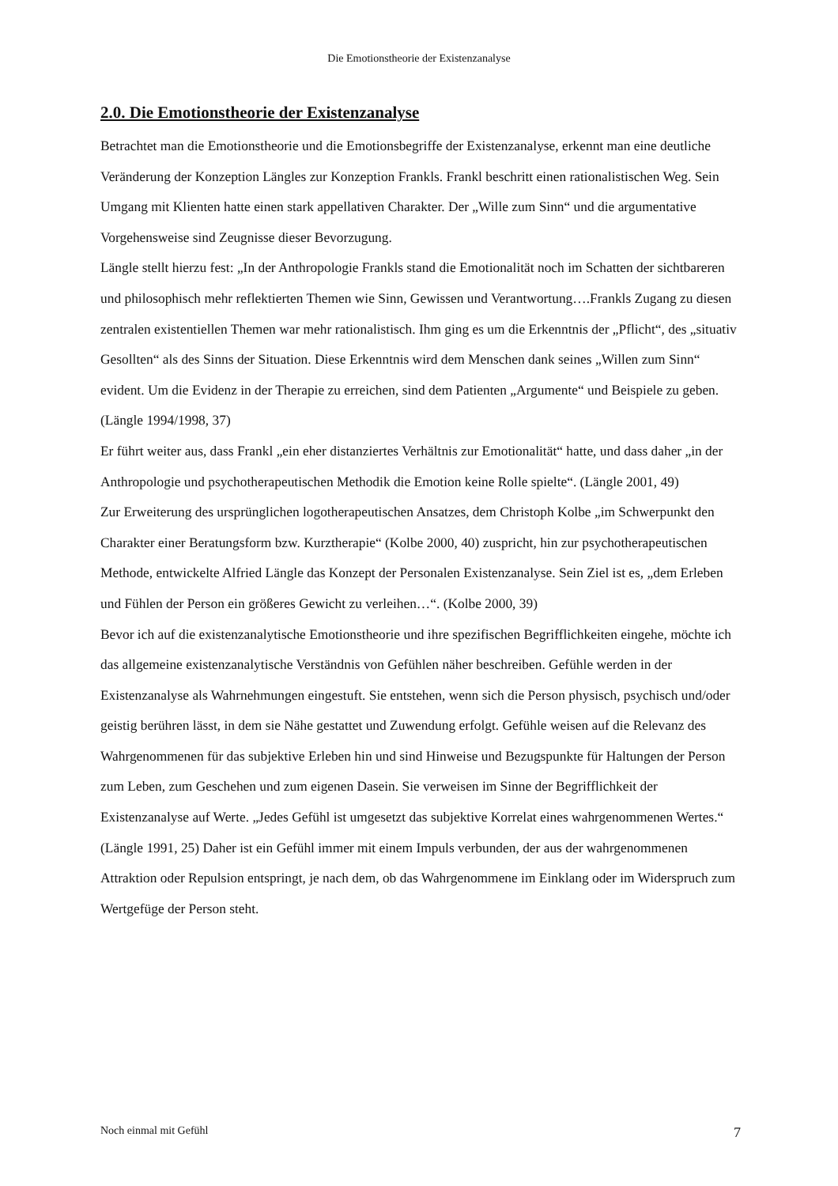Die Emotionstheorie der Existenzanalyse
2.0. Die Emotionstheorie der Existenzanalyse
Betrachtet man die Emotionstheorie und die Emotionsbegriffe der Existenzanalyse, erkennt man eine deutliche Veränderung der Konzeption Längles zur Konzeption Frankls. Frankl beschritt einen rationalistischen Weg. Sein Umgang mit Klienten hatte einen stark appellativen Charakter. Der „Wille zum Sinn“ und die argumentative Vorgehensweise sind Zeugnisse dieser Bevorzugung.
Längle stellt hierzu fest: „In der Anthropologie Frankls stand die Emotionalität noch im Schatten der sichtbareren und philosophisch mehr reflektierten Themen wie Sinn, Gewissen und Verantwortung….Frankls Zugang zu diesen zentralen existentiellen Themen war mehr rationalistisch. Ihm ging es um die Erkenntnis der „Pflicht“, des „situativ Gesollten“ als des Sinns der Situation. Diese Erkenntnis wird dem Menschen dank seines „Willen zum Sinn“ evident. Um die Evidenz in der Therapie zu erreichen, sind dem Patienten „Argumente“ und Beispiele zu geben. (Längle 1994/1998, 37)
Er führt weiter aus, dass Frankl „ein eher distanziertes Verhältnis zur Emotionalität“ hatte, und dass daher „in der Anthropologie und psychotherapeutischen Methodik die Emotion keine Rolle spielte“. (Längle 2001, 49)
Zur Erweiterung des ursprünglichen logotherapeutischen Ansatzes, dem Christoph Kolbe „im Schwerpunkt den Charakter einer Beratungsform bzw. Kurztherapie“ (Kolbe 2000, 40) zuspricht, hin zur psychotherapeutischen Methode, entwickelte Alfried Längle das Konzept der Personalen Existenzanalyse. Sein Ziel ist es, „dem Erleben und Fühlen der Person ein größeres Gewicht zu verleihen…“. (Kolbe 2000, 39)
Bevor ich auf die existenzanalytische Emotionstheorie und ihre spezifischen Begrifflichkeiten eingehe, möchte ich das allgemeine existenzanalytische Verständnis von Gefühlen näher beschreiben. Gefühle werden in der Existenzanalyse als Wahrnehmungen eingestuft. Sie entstehen, wenn sich die Person physisch, psychisch und/oder geistig berühren lässt, in dem sie Nähe gestattet und Zuwendung erfolgt. Gefühle weisen auf die Relevanz des Wahrgenommenen für das subjektive Erleben hin und sind Hinweise und Bezugspunkte für Haltungen der Person zum Leben, zum Geschehen und zum eigenen Dasein. Sie verweisen im Sinne der Begrifflichkeit der Existenzanalyse auf Werte. „Jedes Gefühl ist umgesetzt das subjektive Korrelat eines wahrgenommenen Wertes.“ (Längle 1991, 25) Daher ist ein Gefühl immer mit einem Impuls verbunden, der aus der wahrgenommenen Attraktion oder Repulsion entspringt, je nach dem, ob das Wahrgenommene im Einklang oder im Widerspruch zum Wertgefüge der Person steht.
Noch einmal mit Gefühl 7